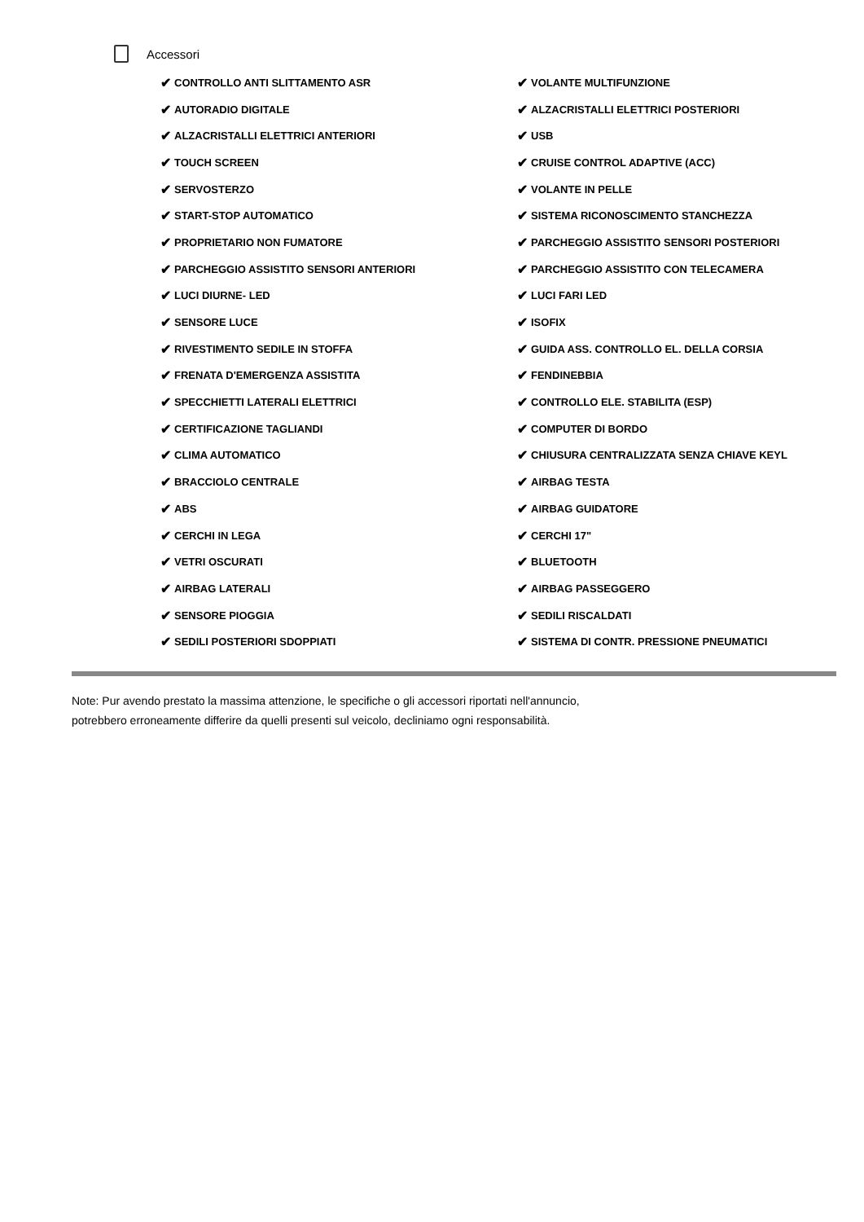Accessori
✔ CONTROLLO ANTI SLITTAMENTO ASR
✔ VOLANTE MULTIFUNZIONE
✔ AUTORADIO DIGITALE
✔ ALZACRISTALLI ELETTRICI POSTERIORI
✔ ALZACRISTALLI ELETTRICI ANTERIORI
✔ USB
✔ TOUCH SCREEN
✔ CRUISE CONTROL ADAPTIVE (ACC)
✔ SERVOSTERZO
✔ VOLANTE IN PELLE
✔ START-STOP AUTOMATICO
✔ SISTEMA RICONOSCIMENTO STANCHEZZA
✔ PROPRIETARIO NON FUMATORE
✔ PARCHEGGIO ASSISTITO SENSORI POSTERIORI
✔ PARCHEGGIO ASSISTITO SENSORI ANTERIORI
✔ PARCHEGGIO ASSISTITO CON TELECAMERA
✔ LUCI DIURNE- LED
✔ LUCI FARI LED
✔ SENSORE LUCE
✔ ISOFIX
✔ RIVESTIMENTO SEDILE IN STOFFA
✔ GUIDA ASS. CONTROLLO EL. DELLA CORSIA
✔ FRENATA D'EMERGENZA ASSISTITA
✔ FENDINEBBIA
✔ SPECCHIETTI LATERALI ELETTRICI
✔ CONTROLLO ELE. STABILITA (ESP)
✔ CERTIFICAZIONE TAGLIANDI
✔ COMPUTER DI BORDO
✔ CLIMA AUTOMATICO
✔ CHIUSURA CENTRALIZZATA SENZA CHIAVE KEYL
✔ BRACCIOLO CENTRALE
✔ AIRBAG TESTA
✔ ABS
✔ AIRBAG GUIDATORE
✔ CERCHI IN LEGA
✔ CERCHI 17"
✔ VETRI OSCURATI
✔ BLUETOOTH
✔ AIRBAG LATERALI
✔ AIRBAG PASSEGGERO
✔ SENSORE PIOGGIA
✔ SEDILI RISCALDATI
✔ SEDILI POSTERIORI SDOPPIATI
✔ SISTEMA DI CONTR. PRESSIONE PNEUMATICI
Note: Pur avendo prestato la massima attenzione, le specifiche o gli accessori riportati nell'annuncio,
potrebbero erroneamente differire da quelli presenti sul veicolo, decliniamo ogni responsabilità.